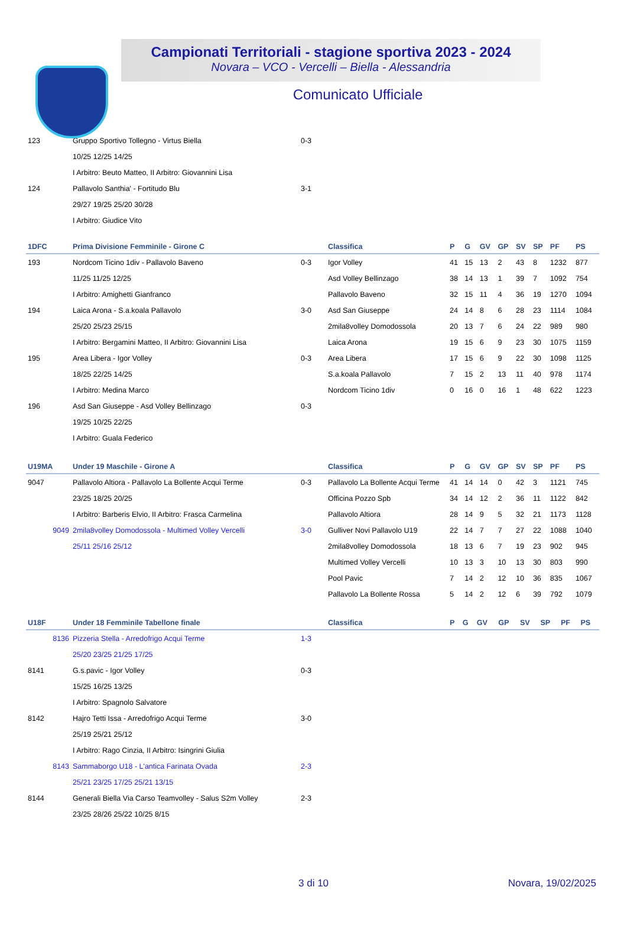Campionati Territoriali - stagione sportiva 2023 - 2024
Novara – VCO - Vercelli – Biella - Alessandria
Comunicato Ufficiale
| 123 | Gruppo Sportivo Tollegno - Virtus Biella | 0-3 | |
| | 10/25 12/25 14/25 | | |
| | I Arbitro: Beuto Matteo, II Arbitro: Giovannini Lisa | | |
| 124 | Pallavolo Santhia' - Fortitudo Blu | 3-1 | |
| | 29/27 19/25 25/20 30/28 | | |
| | I Arbitro: Giudice Vito | | |
| 1DFC | Prima Divisione Femminile - Girone C | | Classifica | P | G | GV | GP | SV | SP | PF | PS |
| --- | --- | --- | --- | --- | --- | --- | --- | --- | --- | --- | --- |
| 193 | Nordcom Ticino 1div - Pallavolo Baveno | 0-3 | Igor Volley | 41 | 15 | 13 | 2 | 43 | 8 | 1232 | 877 |
| | 11/25 11/25 12/25 | | Asd Volley Bellinzago | 38 | 14 | 13 | 1 | 39 | 7 | 1092 | 754 |
| | I Arbitro: Amighetti Gianfranco | | Pallavolo Baveno | 32 | 15 | 11 | 4 | 36 | 19 | 1270 | 1094 |
| 194 | Laica Arona - S.a.koala Pallavolo | 3-0 | Asd San Giuseppe | 24 | 14 | 8 | 6 | 28 | 23 | 1114 | 1084 |
| | 25/20 25/23 25/15 | | 2mila8volley Domodossola | 20 | 13 | 7 | 6 | 24 | 22 | 989 | 980 |
| | I Arbitro: Bergamini Matteo, II Arbitro: Giovannini Lisa | | Laica Arona | 19 | 15 | 6 | 9 | 23 | 30 | 1075 | 1159 |
| 195 | Area Libera - Igor Volley | 0-3 | Area Libera | 17 | 15 | 6 | 9 | 22 | 30 | 1098 | 1125 |
| | 18/25 22/25 14/25 | | S.a.koala Pallavolo | 7 | 15 | 2 | 13 | 11 | 40 | 978 | 1174 |
| | I Arbitro: Medina Marco | | Nordcom Ticino 1div | 0 | 16 | 0 | 16 | 1 | 48 | 622 | 1223 |
| 196 | Asd San Giuseppe - Asd Volley Bellinzago | 0-3 | | | | | | | | | |
| | 19/25 10/25 22/25 | | | | | | | | | | |
| | I Arbitro: Guala Federico | | | | | | | | | | |
| U19MA | Under 19 Maschile - Girone A | | Classifica | P | G | GV | GP | SV | SP | PF | PS |
| --- | --- | --- | --- | --- | --- | --- | --- | --- | --- | --- | --- |
| 9047 | Pallavolo Altiora - Pallavolo La Bollente Acqui Terme | 0-3 | Pallavolo La Bollente Acqui Terme | 41 | 14 | 14 | 0 | 42 | 3 | 1121 | 745 |
| | 23/25 18/25 20/25 | | Officina Pozzo Spb | 34 | 14 | 12 | 2 | 36 | 11 | 1122 | 842 |
| | I Arbitro: Barberis Elvio, II Arbitro: Frasca Carmelina | | Pallavolo Altiora | 28 | 14 | 9 | 5 | 32 | 21 | 1173 | 1128 |
| 9049 | 2mila8volley Domodossola - Multimed Volley Vercelli | 3-0 | Gulliver Novi Pallavolo U19 | 22 | 14 | 7 | 7 | 27 | 22 | 1088 | 1040 |
| | 25/11 25/16 25/12 | | 2mila8volley Domodossola | 18 | 13 | 6 | 7 | 19 | 23 | 902 | 945 |
| | | | Multimed Volley Vercelli | 10 | 13 | 3 | 10 | 13 | 30 | 803 | 990 |
| | | | Pool Pavic | 7 | 14 | 2 | 12 | 10 | 36 | 835 | 1067 |
| | | | Pallavolo La Bollente Rossa | 5 | 14 | 2 | 12 | 6 | 39 | 792 | 1079 |
| U18F | Under 18 Femminile Tabellone finale | | Classifica | P | G | GV | GP | SV | SP | PF | PS |
| --- | --- | --- | --- | --- | --- | --- | --- | --- | --- | --- | --- |
| 8136 | Pizzeria Stella - Arredofrigo Acqui Terme | 1-3 | | | | | | | | | |
| | 25/20 23/25 21/25 17/25 | | | | | | | | | | |
| 8141 | G.s.pavic - Igor Volley | 0-3 | | | | | | | | | |
| | 15/25 16/25 13/25 | | | | | | | | | | |
| | I Arbitro: Spagnolo Salvatore | | | | | | | | | | |
| 8142 | Hajro Tetti Issa - Arredofrigo Acqui Terme | 3-0 | | | | | | | | | |
| | 25/19 25/21 25/12 | | | | | | | | | | |
| | I Arbitro: Rago Cinzia, II Arbitro: Isingrini Giulia | | | | | | | | | | |
| 8143 | Sammaborgo U18 - L'antica Farinata Ovada | 2-3 | | | | | | | | | |
| | 25/21 23/25 17/25 25/21 13/15 | | | | | | | | | | |
| 8144 | Generali Biella Via Carso Teamvolley - Salus S2m Volley | 2-3 | | | | | | | | | |
| | 23/25 28/26 25/22 10/25 8/15 | | | | | | | | | | |
3 di 10 Novara, 19/02/2025